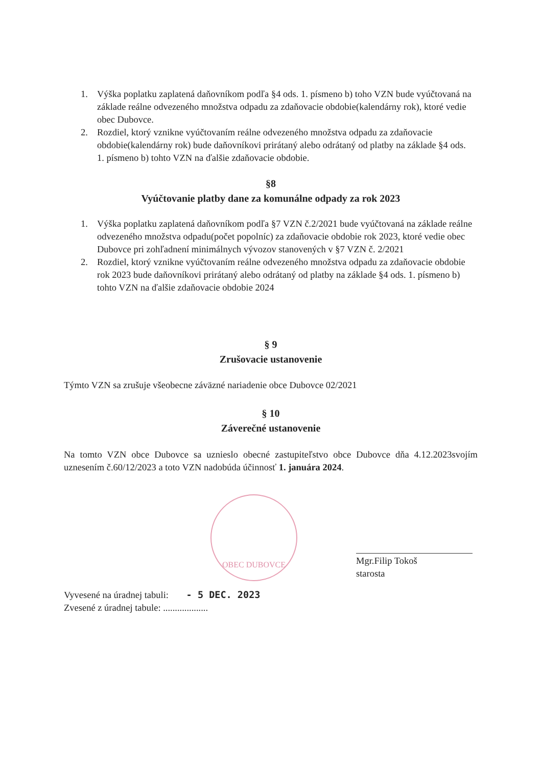1. Výška poplatku zaplatená daňovníkom podľa §4 ods. 1. písmeno b) toho VZN bude vyúčtovaná na základe reálne odvezeného množstva odpadu za zdaňovacie obdobie(kalendárny rok), ktoré vedie obec Dubovce.
2. Rozdiel, ktorý vznikne vyúčtovaním reálne odvezeného množstva odpadu za zdaňovacie obdobie(kalendárny rok) bude daňovníkovi prirátaný alebo odrátaný od platby na základe §4 ods. 1. písmeno b) tohto VZN na ďalšie zdaňovacie obdobie.
§8
Vyúčtovanie platby dane za komunálne odpady za rok 2023
1. Výška poplatku zaplatená daňovníkom podľa §7 VZN č.2/2021 bude vyúčtovaná na základe reálne odvezeného množstva odpadu(počet popolníc) za zdaňovacie obdobie rok 2023, ktoré vedie obec Dubovce pri zohľadnení minimálnych vývozov stanovených v §7 VZN č. 2/2021
2. Rozdiel, ktorý vznikne vyúčtovaním reálne odvezeného množstva odpadu za zdaňovacie obdobie rok 2023 bude daňovníkovi prirátaný alebo odrátaný od platby na základe §4 ods. 1. písmeno b) tohto VZN na ďalšie zdaňovacie obdobie 2024
§ 9
Zrušovacie ustanovenie
Týmto VZN sa zrušuje všeobecne záväzné nariadenie obce Dubovce 02/2021
§ 10
Záverečné ustanovenie
Na tomto VZN obce Dubovce sa uznieslo obecné zastupiteľstvo obce Dubovce dňa 4.12.2023svojím uznesením č.60/12/2023 a toto VZN nadobúda účinnosť 1. januára 2024.
OBEC DUBOVCE
Mgr.Filip Tokoš
starosta
Vyvesené na úradnej tabuli: - 5 DEC. 2023
Zvesené z úradnej tabule: ...................